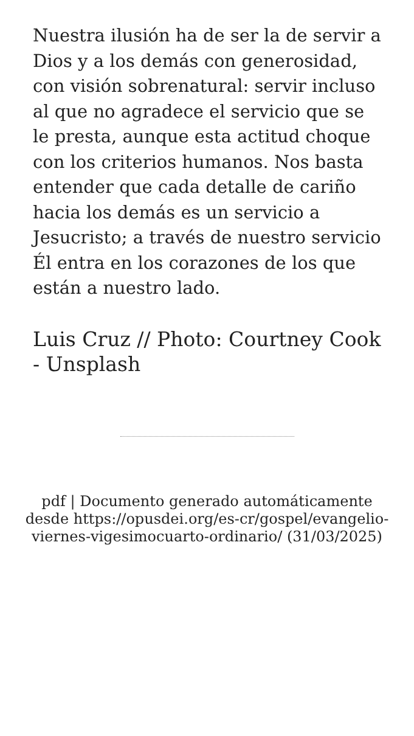Nuestra ilusión ha de ser la de servir a Dios y a los demás con generosidad, con visión sobrenatural: servir incluso al que no agradece el servicio que se le presta, aunque esta actitud choque con los criterios humanos. Nos basta entender que cada detalle de cariño hacia los demás es un servicio a Jesucristo; a través de nuestro servicio Él entra en los corazones de los que están a nuestro lado.
Luis Cruz // Photo: Courtney Cook - Unsplash
pdf | Documento generado automáticamente desde https://opusdei.org/es-cr/gospel/evangelio-viernes-vigesimocuarto-ordinario/ (31/03/2025)